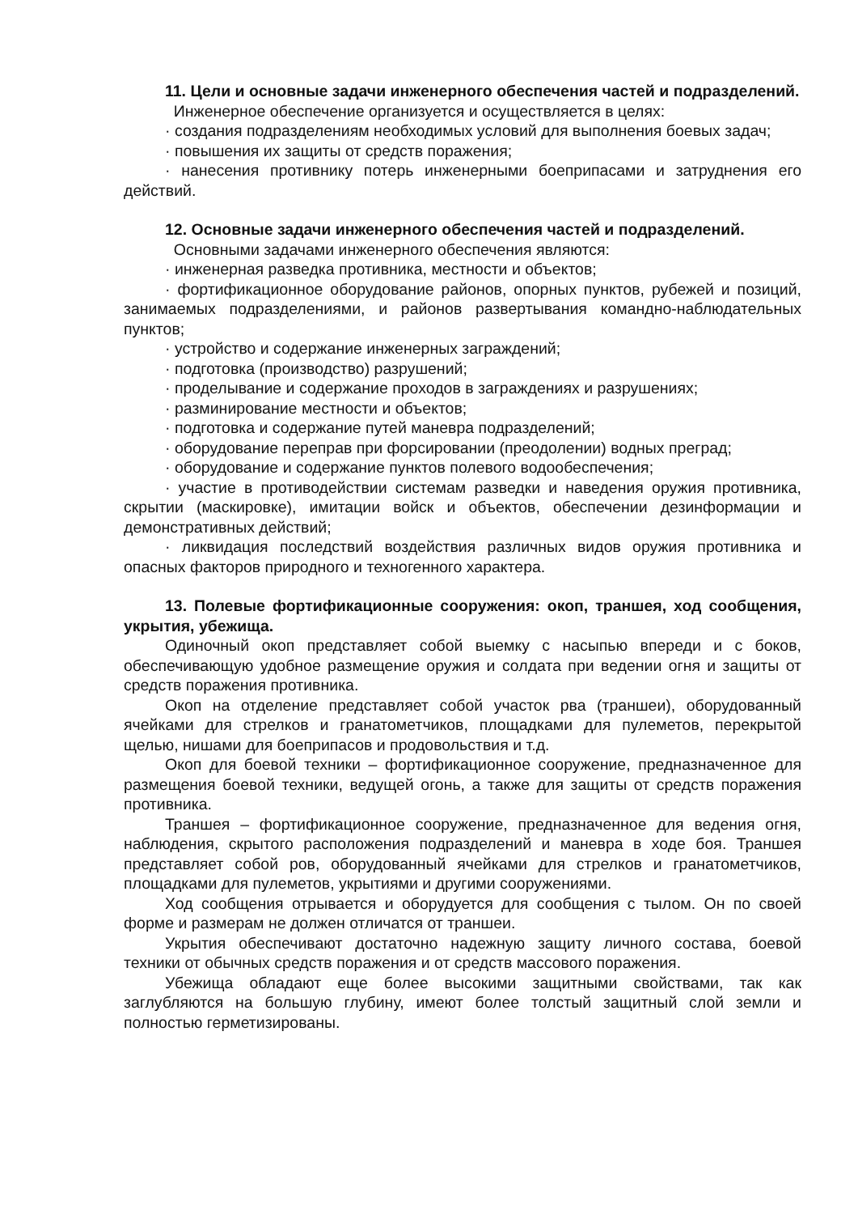11. Цели и основные задачи инженерного обеспечения частей и подразделений.
Инженерное обеспечение организуется и осуществляется в целях:
· создания подразделениям необходимых условий для выполнения боевых задач;
· повышения их защиты от средств поражения;
· нанесения противнику потерь инженерными боеприпасами и затруднения его действий.
12. Основные задачи инженерного обеспечения частей и подразделений.
Основными задачами инженерного обеспечения являются:
· инженерная разведка противника, местности и объектов;
· фортификационное оборудование районов, опорных пунктов, рубежей и позиций, занимаемых подразделениями, и районов развертывания командно-наблюдательных пунктов;
· устройство и содержание инженерных заграждений;
· подготовка (производство) разрушений;
· проделывание и содержание проходов в заграждениях и разрушениях;
· разминирование местности и объектов;
· подготовка и содержание путей маневра подразделений;
· оборудование переправ при форсировании (преодолении) водных преград;
· оборудование и содержание пунктов полевого водообеспечения;
· участие в противодействии системам разведки и наведения оружия противника, скрытии (маскировке), имитации войск и объектов, обеспечении дезинформации и демонстративных действий;
· ликвидация последствий воздействия различных видов оружия противника и опасных факторов природного и техногенного характера.
13. Полевые фортификационные сооружения: окоп, траншея, ход сообщения, укрытия, убежища.
Одиночный окоп представляет собой выемку с насыпью впереди и с боков, обеспечивающую удобное размещение оружия и солдата при ведении огня и защиты от средств поражения противника.
Окоп на отделение представляет собой участок рва (траншеи), оборудованный ячейками для стрелков и гранатометчиков, площадками для пулеметов, перекрытой щелью, нишами для боеприпасов и продовольствия и т.д.
Окоп для боевой техники – фортификационное сооружение, предназначенное для размещения боевой техники, ведущей огонь, а также для защиты от средств поражения противника.
Траншея – фортификационное сооружение, предназначенное для ведения огня, наблюдения, скрытого расположения подразделений и маневра в ходе боя. Траншея представляет собой ров, оборудованный ячейками для стрелков и гранатометчиков, площадками для пулеметов, укрытиями и другими сооружениями.
Ход сообщения отрывается и оборудуется для сообщения с тылом. Он по своей форме и размерам не должен отличатся от траншеи.
Укрытия обеспечивают достаточно надежную защиту личного состава, боевой техники от обычных средств поражения и от средств массового поражения.
Убежища обладают еще более высокими защитными свойствами, так как заглубляются на большую глубину, имеют более толстый защитный слой земли и полностью герметизированы.